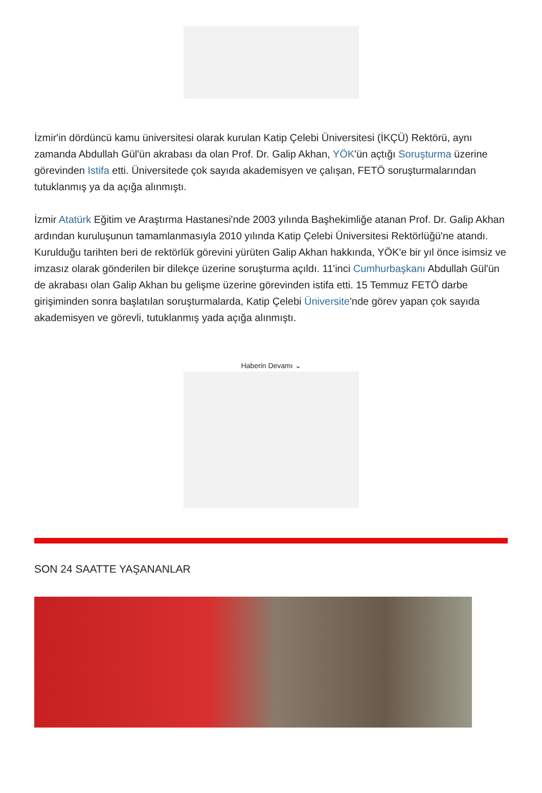İzmir'in dördüncü kamu üniversitesi olarak kurulan Katip Çelebi Üniversitesi (İKÇÜ) Rektörü, aynı zamanda Abdullah Gül'ün akrabası da olan Prof. Dr. Galip Akhan, YÖK'ün açtığı Soruşturma üzerine görevinden Istifa etti. Üniversitede çok sayıda akademisyen ve çalışan, FETÖ soruşturmalarından tutuklanmış ya da açığa alınmıştı.
İzmir Atatürk Eğitim ve Araştırma Hastanesi'nde 2003 yılında Başhekimliğe atanan Prof. Dr. Galip Akhan ardından kuruluşunun tamamlanmasıyla 2010 yılında Katip Çelebi Üniversitesi Rektörlüğü'ne atandı. Kurulduğu tarihten beri de rektörlük görevini yürüten Galip Akhan hakkında, YÖK'e bir yıl önce isimsiz ve imzasız olarak gönderilen bir dilekçe üzerine soruşturma açıldı. 11'inci Cumhurbaşkanı Abdullah Gül'ün de akrabası olan Galip Akhan bu gelişme üzerine görevinden istifa etti. 15 Temmuz FETÖ darbe girişiminden sonra başlatılan soruşturmalarda, Katip Çelebi Üniversite'nde görev yapan çok sayıda akademisyen ve görevli, tutuklanmış yada açığa alınmıştı.
Haberin Devamı ⌄
SON 24 SAATTE YAŞANANLAR